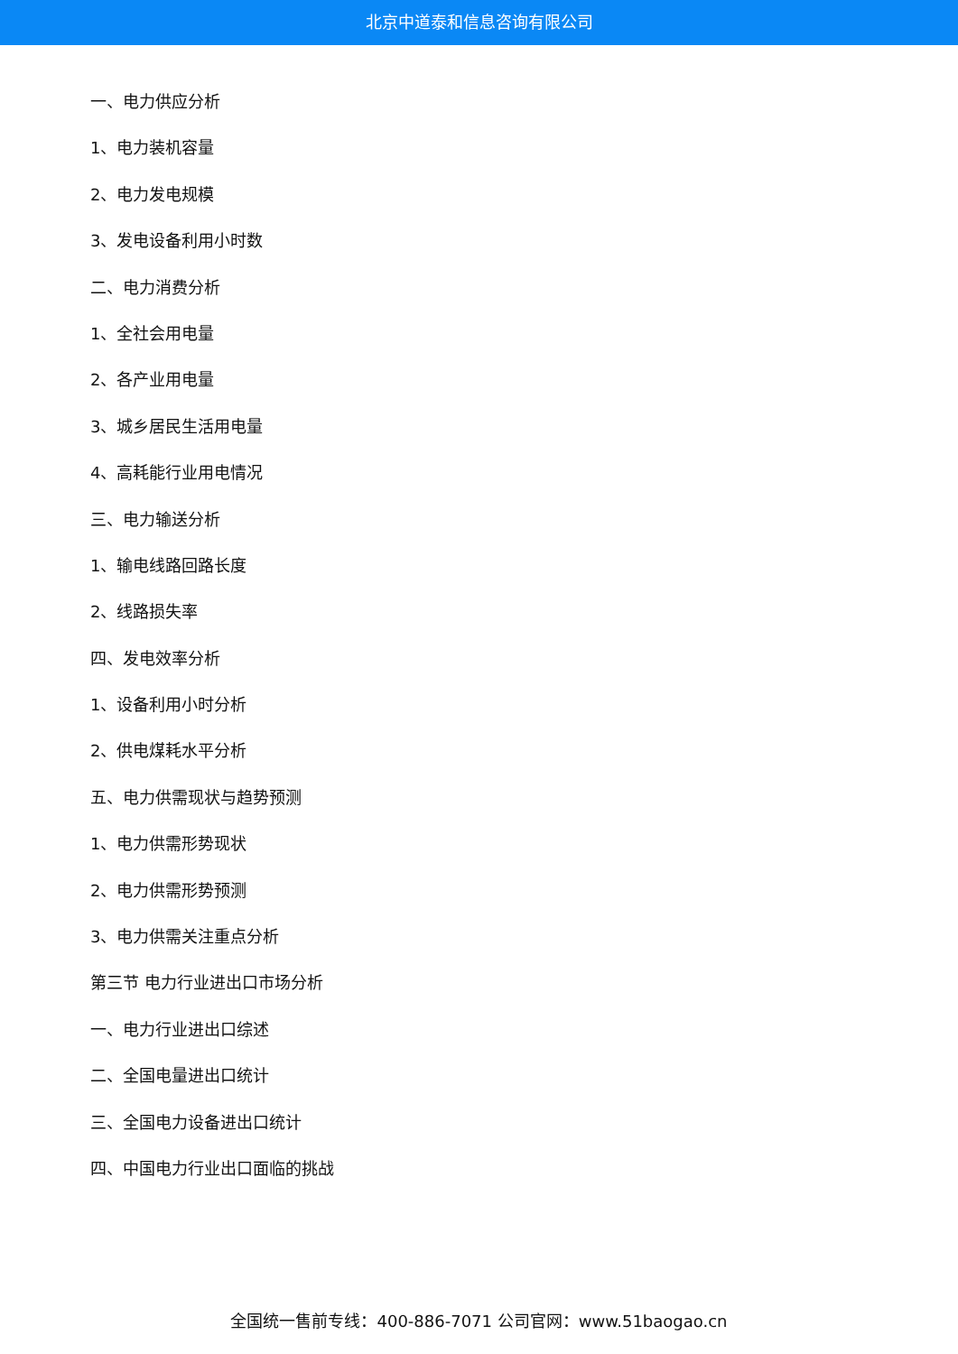北京中道泰和信息咨询有限公司
一、电力供应分析
1、电力装机容量
2、电力发电规模
3、发电设备利用小时数
二、电力消费分析
1、全社会用电量
2、各产业用电量
3、城乡居民生活用电量
4、高耗能行业用电情况
三、电力输送分析
1、输电线路回路长度
2、线路损失率
四、发电效率分析
1、设备利用小时分析
2、供电煤耗水平分析
五、电力供需现状与趋势预测
1、电力供需形势现状
2、电力供需形势预测
3、电力供需关注重点分析
第三节 电力行业进出口市场分析
一、电力行业进出口综述
二、全国电量进出口统计
三、全国电力设备进出口统计
四、中国电力行业出口面临的挑战
全国统一售前专线：400-886-7071 公司官网：www.51baogao.cn